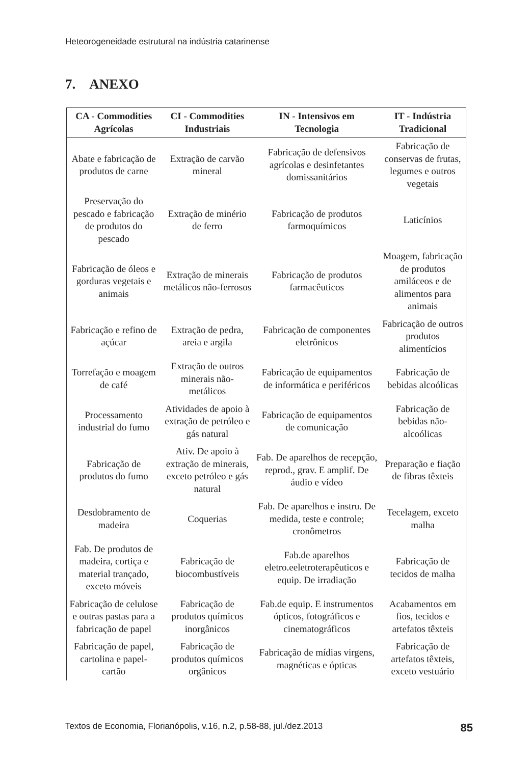Heteorogeneidade estrutural na indústria catarinense
7. ANEXO
| CA - Commodities Agrícolas | CI - Commodities Industriais | IN - Intensivos em Tecnologia | IT - Indústria Tradicional |
| --- | --- | --- | --- |
| Abate e fabricação de produtos de carne | Extração de carvão mineral | Fabricação de defensivos agrícolas e desinfetantes domissanitários | Fabricação de conservas de frutas, legumes e outros vegetais |
| Preservação do pescado e fabricação de produtos do pescado | Extração de minério de ferro | Fabricação de produtos farmoquímicos | Laticínios |
| Fabricação de óleos e gorduras vegetais e animais | Extração de minerais metálicos não-ferrosos | Fabricação de produtos farmacêuticos | Moagem, fabricação de produtos amiláceos e de alimentos para animais |
| Fabricação e refino de açúcar | Extração de pedra, areia e argila | Fabricação de componentes eletrônicos | Fabricação de outros produtos alimentícios |
| Torrefação e moagem de café | Extração de outros minerais não-metálicos | Fabricação de equipamentos de informática e periféricos | Fabricação de bebidas alcoólicas |
| Processamento industrial do fumo | Atividades de apoio à extração de petróleo e gás natural | Fabricação de equipamentos de comunicação | Fabricação de bebidas não-alcoólicas |
| Fabricação de produtos do fumo | Ativ. De apoio à extração de minerais, exceto petróleo e gás natural | Fab. De aparelhos de recepção, reprod., grav. E amplif. De áudio e vídeo | Preparação e fiação de fibras têxteis |
| Desdobramento de madeira | Coquerias | Fab. De aparelhos e instru. De medida, teste e controle; cronômetros | Tecelagem, exceto malha |
| Fab. De produtos de madeira, cortiça e material trançado, exceto móveis | Fabricação de biocombustíveis | Fab.de aparelhos eletro.eeletroterapêuticos e equip. De irradiação | Fabricação de tecidos de malha |
| Fabricação de celulose e outras pastas para a fabricação de papel | Fabricação de produtos químicos inorgânicos | Fab.de equip. E instrumentos ópticos, fotográficos e cinematográficos | Acabamentos em fios, tecidos e artefatos têxteis |
| Fabricação de papel, cartolina e papel-cartão | Fabricação de produtos químicos orgânicos | Fabricação de mídias virgens, magnéticas e ópticas | Fabricação de artefatos têxteis, exceto vestuário |
Textos de Economia, Florianópolis, v.16, n.2, p.58-88, jul./dez.2013 85